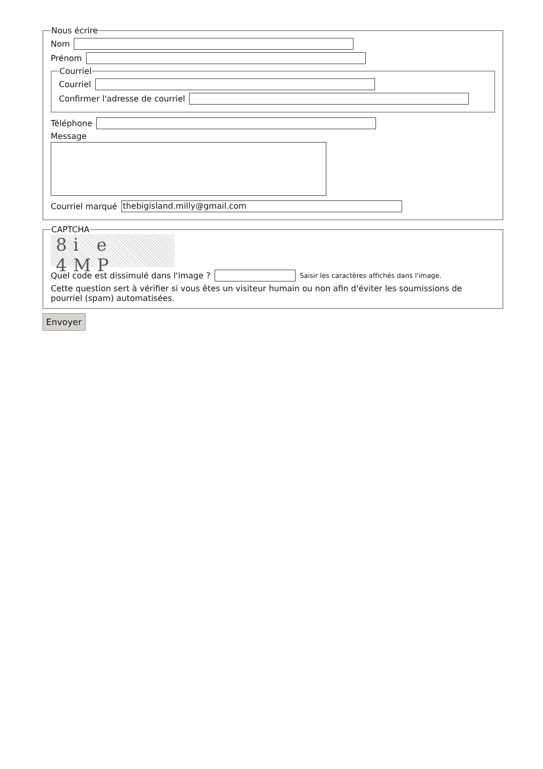Nous écrire
Nom
Prénom
Courriel
Courriel
Confirmer l'adresse de courriel
Téléphone
Message
Courriel marqué thebigisland.milly@gmail.com
CAPTCHA
8i e 4MP
Quel code est dissimulé dans l'image ? Saisir les caractères affichés dans l'image.
Cette question sert à vérifier si vous êtes un visiteur humain ou non afin d'éviter les soumissions de pourriel (spam) automatisées.
Envoyer